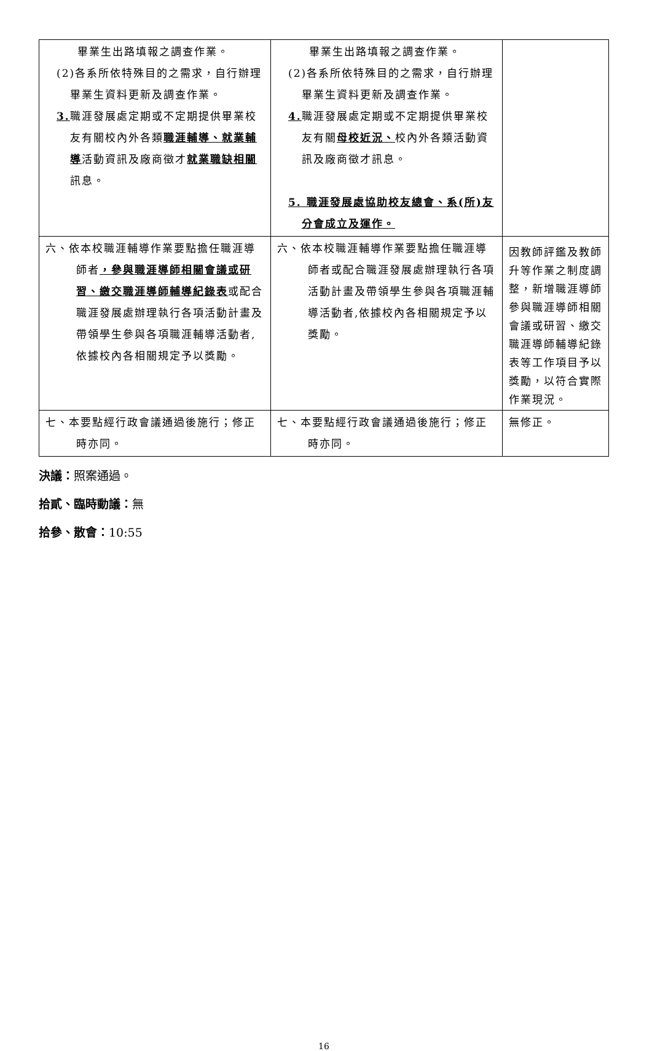| 畢業生出路填報之調查作業。 (2)各系所依特殊目的之需求，自行辦理畢業生資料更新及調查作業。 3. 職涯發展處定期或不定期提供畢業校友有關校內外各類 職涯輔導、就業輔導 活動資訊及廠商徵才 就業職缺相關 訊息。 | 畢業生出路填報之調查作業。 (2)各系所依特殊目的之需求，自行辦理畢業生資料更新及調查作業。 4. 職涯發展處定期或不定期提供畢業校友有關 母校近況、 校內外各類活動資訊及廠商徵才訊息。 5. 職涯發展處協助校友總會、系(所)友分會成立及運作。 | |
| 六、依本校職涯輔導作業要點擔任職涯導師者 ，參與職涯導師相關會議或研習、繳交職涯導師輔導紀錄表 或配合職涯發展處辦理執行各項活動計畫及帶領學生參與各項職涯輔導活動者,依據校內各相關規定予以獎勵。 | 六、依本校職涯輔導作業要點擔任職涯導師者或配合職涯發展處辦理執行各項活動計畫及帶領學生參與各項職涯輔導活動者,依據校內各相關規定予以獎勵。 | 因教師評鑑及教師升等作業之制度調整，新增職涯導師參與職涯導師相關會議或研習、繳交職涯導師輔導紀錄表等工作項目予以獎勵，以符合實際作業現況。 |
| 七、本要點經行政會議通過後施行；修正時亦同。 | 七、本要點經行政會議通過後施行；修正時亦同。 | 無修正。 |
決議：照案通過。
拾貳、臨時動議：無
拾參、散會：10:55
16